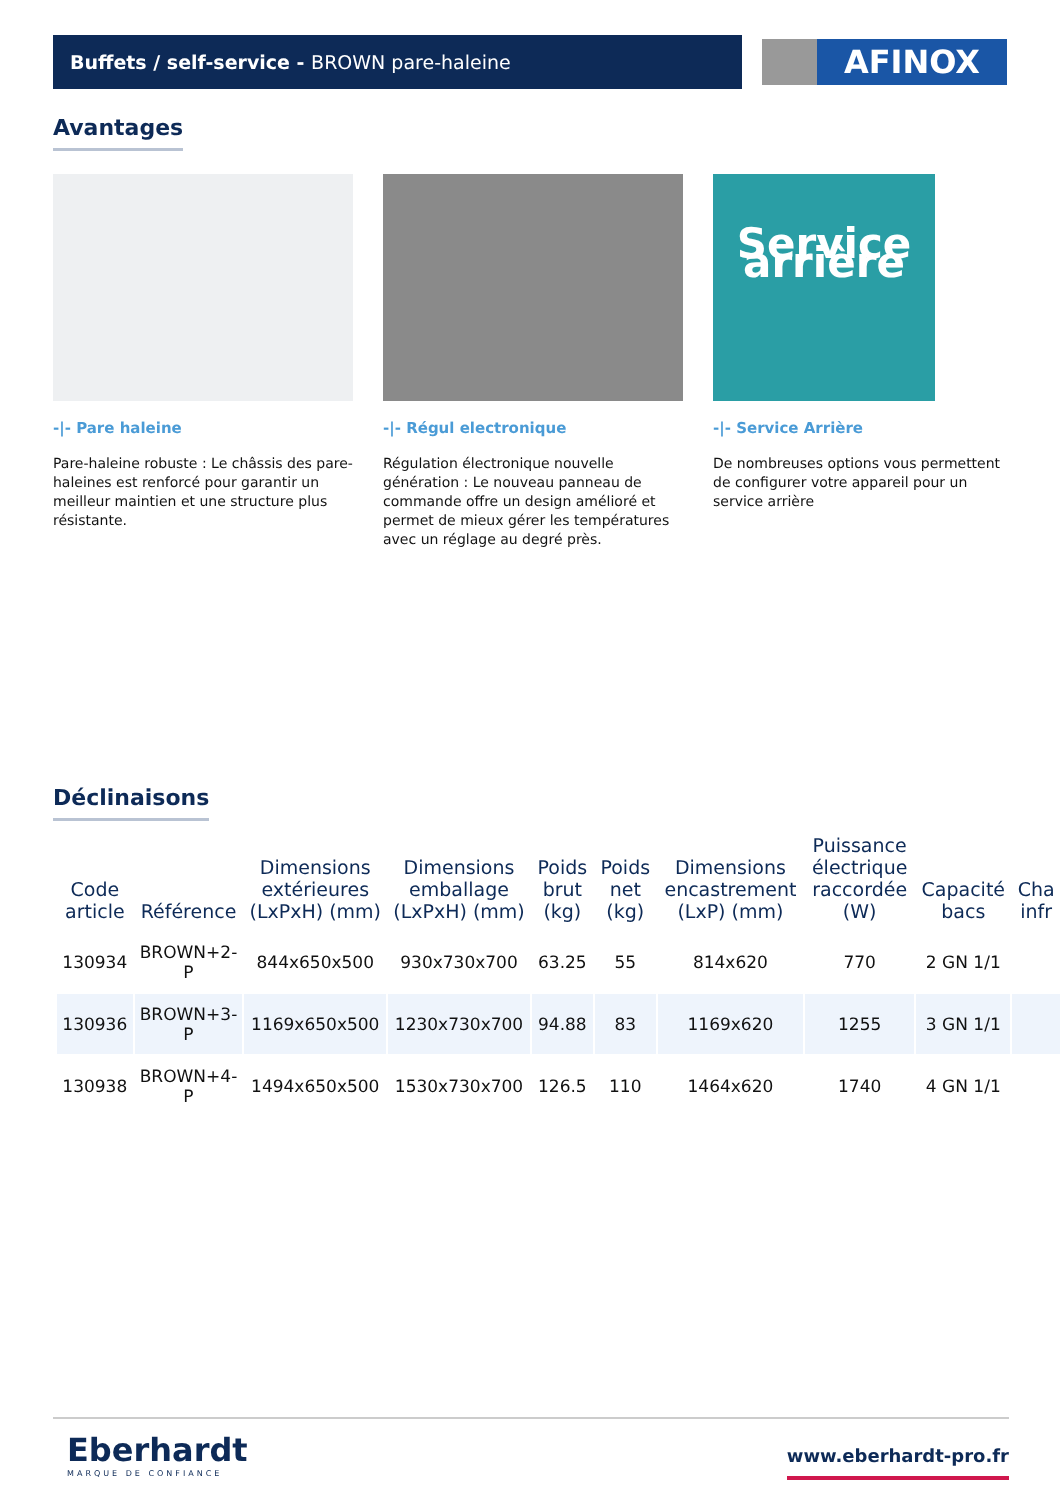Buffets / self-service - BROWN pare-haleine AFINOX
Avantages
-|- Pare haleine
Pare-haleine robuste : Le châssis des pare-haleines est renforcé pour garantir un meilleur maintien et une structure plus résistante.
-|- Régul electronique
Régulation électronique nouvelle génération : Le nouveau panneau de commande offre un design amélioré et permet de mieux gérer les températures avec un réglage au degré près.
Service arrière
-|- Service Arrière
De nombreuses options vous permettent de configurer votre appareil pour un service arrière
Déclinaisons
| Code article | Référence | Dimensions extérieures (LxPxH) (mm) | Dimensions emballage (LxPxH) (mm) | Poids brut (kg) | Poids net (kg) | Dimensions encastrement (LxP) (mm) | Puissance électrique raccordée (W) | Capacité bacs | Cha infr |
| --- | --- | --- | --- | --- | --- | --- | --- | --- | --- |
| 130934 | BROWN+2-P | 844x650x500 | 930x730x700 | 63.25 | 55 | 814x620 | 770 | 2 GN 1/1 | |
| 130936 | BROWN+3-P | 1169x650x500 | 1230x730x700 | 94.88 | 83 | 1169x620 | 1255 | 3 GN 1/1 | |
| 130938 | BROWN+4-P | 1494x650x500 | 1530x730x700 | 126.5 | 110 | 1464x620 | 1740 | 4 GN 1/1 | |
Eberhardt
MARQUE DE CONFIANCE
www.eberhardt-pro.fr